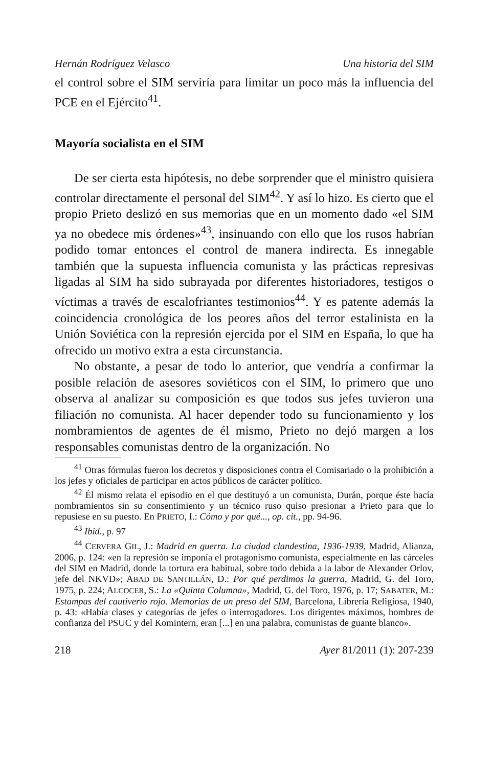Hernán Rodríguez Velasco Una historia del SIM
el control sobre el SIM serviría para limitar un poco más la influencia del PCE en el Ejército<sup>41</sup>.
Mayoría socialista en el SIM
De ser cierta esta hipótesis, no debe sorprender que el ministro quisiera controlar directamente el personal del SIM<sup>42</sup>. Y así lo hizo. Es cierto que el propio Prieto deslizó en sus memorias que en un momento dado «el SIM ya no obedece mis órdenes»<sup>43</sup>, insinuando con ello que los rusos habrían podido tomar entonces el control de manera indirecta. Es innegable también que la supuesta influencia comunista y las prácticas represivas ligadas al SIM ha sido subrayada por diferentes historiadores, testigos o víctimas a través de escalofriantes testimonios<sup>44</sup>. Y es patente además la coincidencia cronológica de los peores años del terror estalinista en la Unión Soviética con la represión ejercida por el SIM en España, lo que ha ofrecido un motivo extra a esta circunstancia.
No obstante, a pesar de todo lo anterior, que vendría a confirmar la posible relación de asesores soviéticos con el SIM, lo primero que uno observa al analizar su composición es que todos sus jefes tuvieron una filiación no comunista. Al hacer depender todo su funcionamiento y los nombramientos de agentes de él mismo, Prieto no dejó margen a los responsables comunistas dentro de la organización. No
<sup>41</sup> Otras fórmulas fueron los decretos y disposiciones contra el Comisariado o la prohibición a los jefes y oficiales de participar en actos públicos de carácter político.
<sup>42</sup> Él mismo relata el episodio en el que destituyó a un comunista, Durán, porque éste hacía nombramientos sin su consentimiento y un técnico ruso quiso presionar a Prieto para que lo repusiese en su puesto. En PRIETO, I.: Cómo y por qué..., op. cit., pp. 94-96.
<sup>43</sup> Ibid., p. 97
<sup>44</sup> CERVERA GIL, J.: Madrid en guerra. La ciudad clandestina, 1936-1939, Madrid, Alianza, 2006, p. 124: «en la represión se imponía el protagonismo comunista, especialmente en las cárceles del SIM en Madrid, donde la tortura era habitual, sobre todo debida a la labor de Alexander Orlov, jefe del NKVD»; ABAD DE SANTILLÁN, D.: Por qué perdimos la guerra, Madrid, G. del Toro, 1975, p. 224; ALCOCER, S.: La «Quinta Columna», Madrid, G. del Toro, 1976, p. 17; SABATER, M.: Estampas del cautiverio rojo. Memorias de un preso del SIM, Barcelona, Librería Religiosa, 1940, p. 43: «Había clases y categorías de jefes o interrogadores. Los dirigentes máximos, hombres de confianza del PSUC y del Komintern, eran [...] en una palabra, comunistas de guante blanco».
218 Ayer 81/2011 (1): 207-239